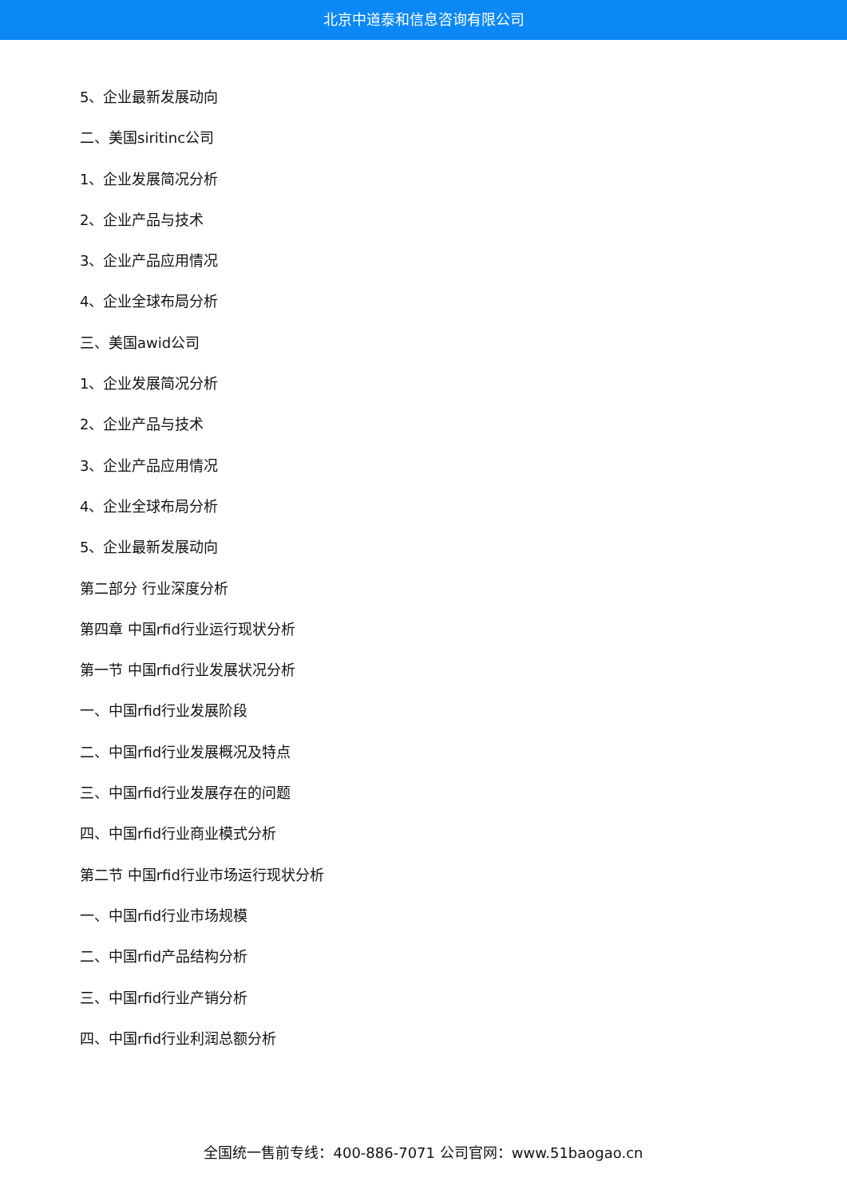北京中道泰和信息咨询有限公司
5、企业最新发展动向
二、美国siritinc公司
1、企业发展简况分析
2、企业产品与技术
3、企业产品应用情况
4、企业全球布局分析
三、美国awid公司
1、企业发展简况分析
2、企业产品与技术
3、企业产品应用情况
4、企业全球布局分析
5、企业最新发展动向
第二部分 行业深度分析
第四章 中国rfid行业运行现状分析
第一节 中国rfid行业发展状况分析
一、中国rfid行业发展阶段
二、中国rfid行业发展概况及特点
三、中国rfid行业发展存在的问题
四、中国rfid行业商业模式分析
第二节 中国rfid行业市场运行现状分析
一、中国rfid行业市场规模
二、中国rfid产品结构分析
三、中国rfid行业产销分析
四、中国rfid行业利润总额分析
全国统一售前专线：400-886-7071 公司官网：www.51baogao.cn